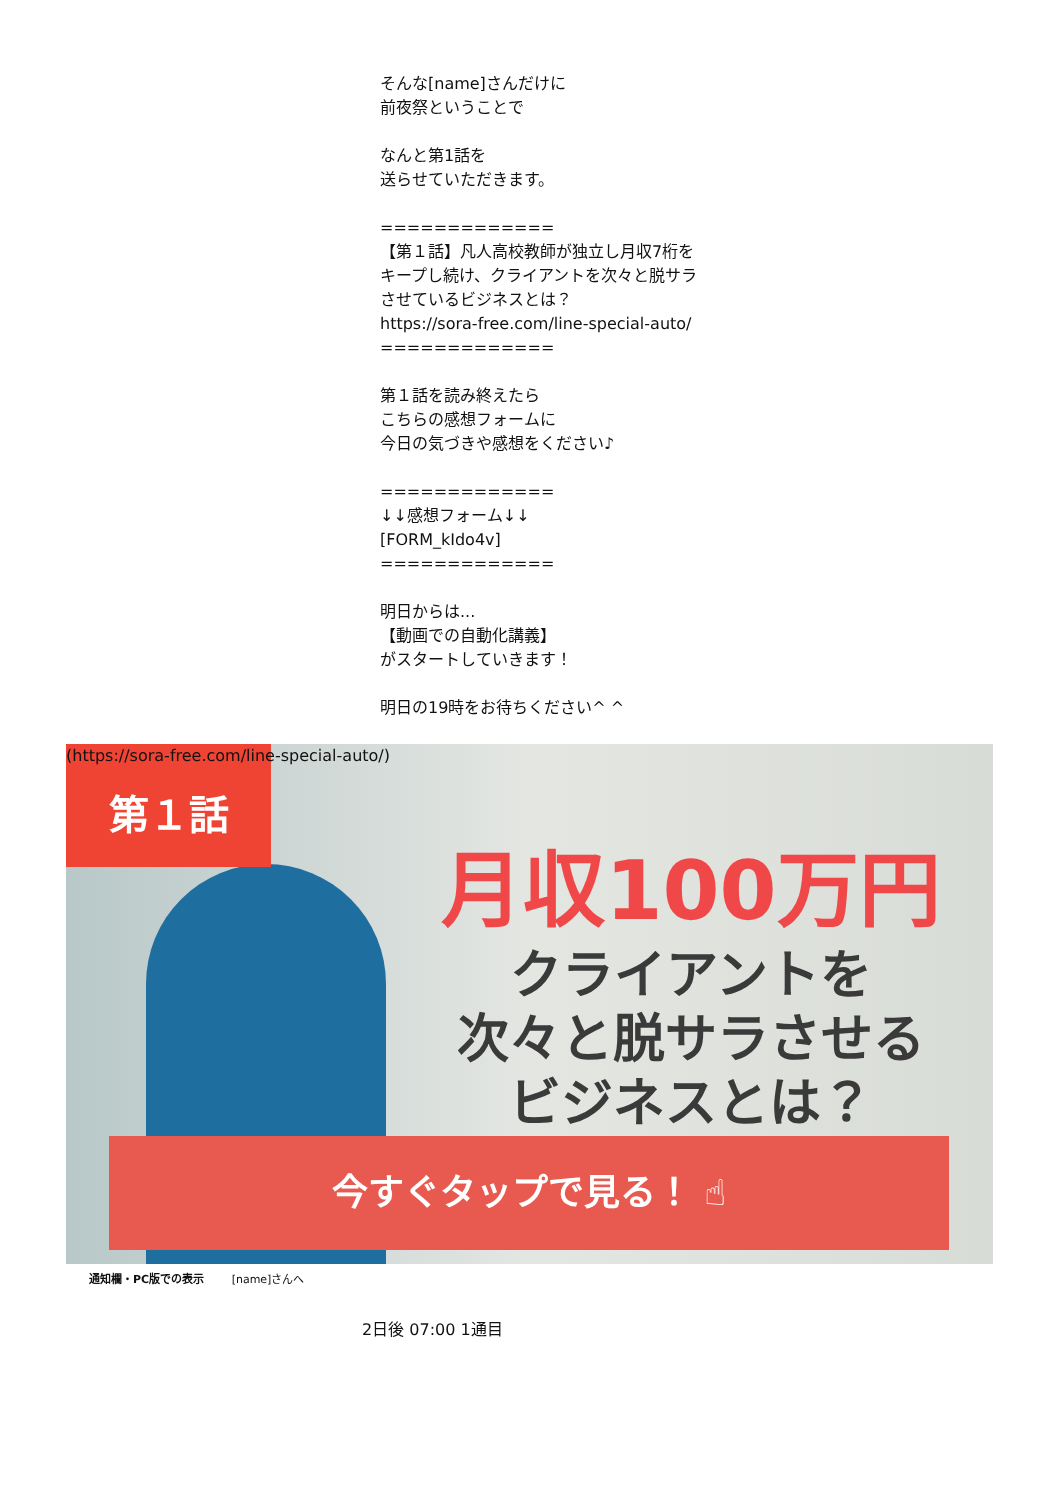そんな[name]さんだけに
前夜祭ということで
なんと第1話を
送らせていただきます。
=============
【第１話】凡人高校教師が独立し月収7桁をキープし続け、クライアントを次々と脱サラさせているビジネスとは？
https://sora-free.com/line-special-auto/
=============
第１話を読み終えたら
こちらの感想フォームに
今日の気づきや感想をください♪
=============
↓↓感想フォーム↓↓
[FORM_kIdo4v]
=============
明日からは...
【動画での自動化講義】
がスタートしていきます！
明日の19時をお待ちください^ ^
第１話
(https://sora-free.com/line-special-auto/)
月収100万円
クライアントを
次々と脱サラさせる
ビジネスとは？
今すぐタップで見る！ ☝
通知欄・PC版での表示 [name]さんへ
2日後 07:00 1通目